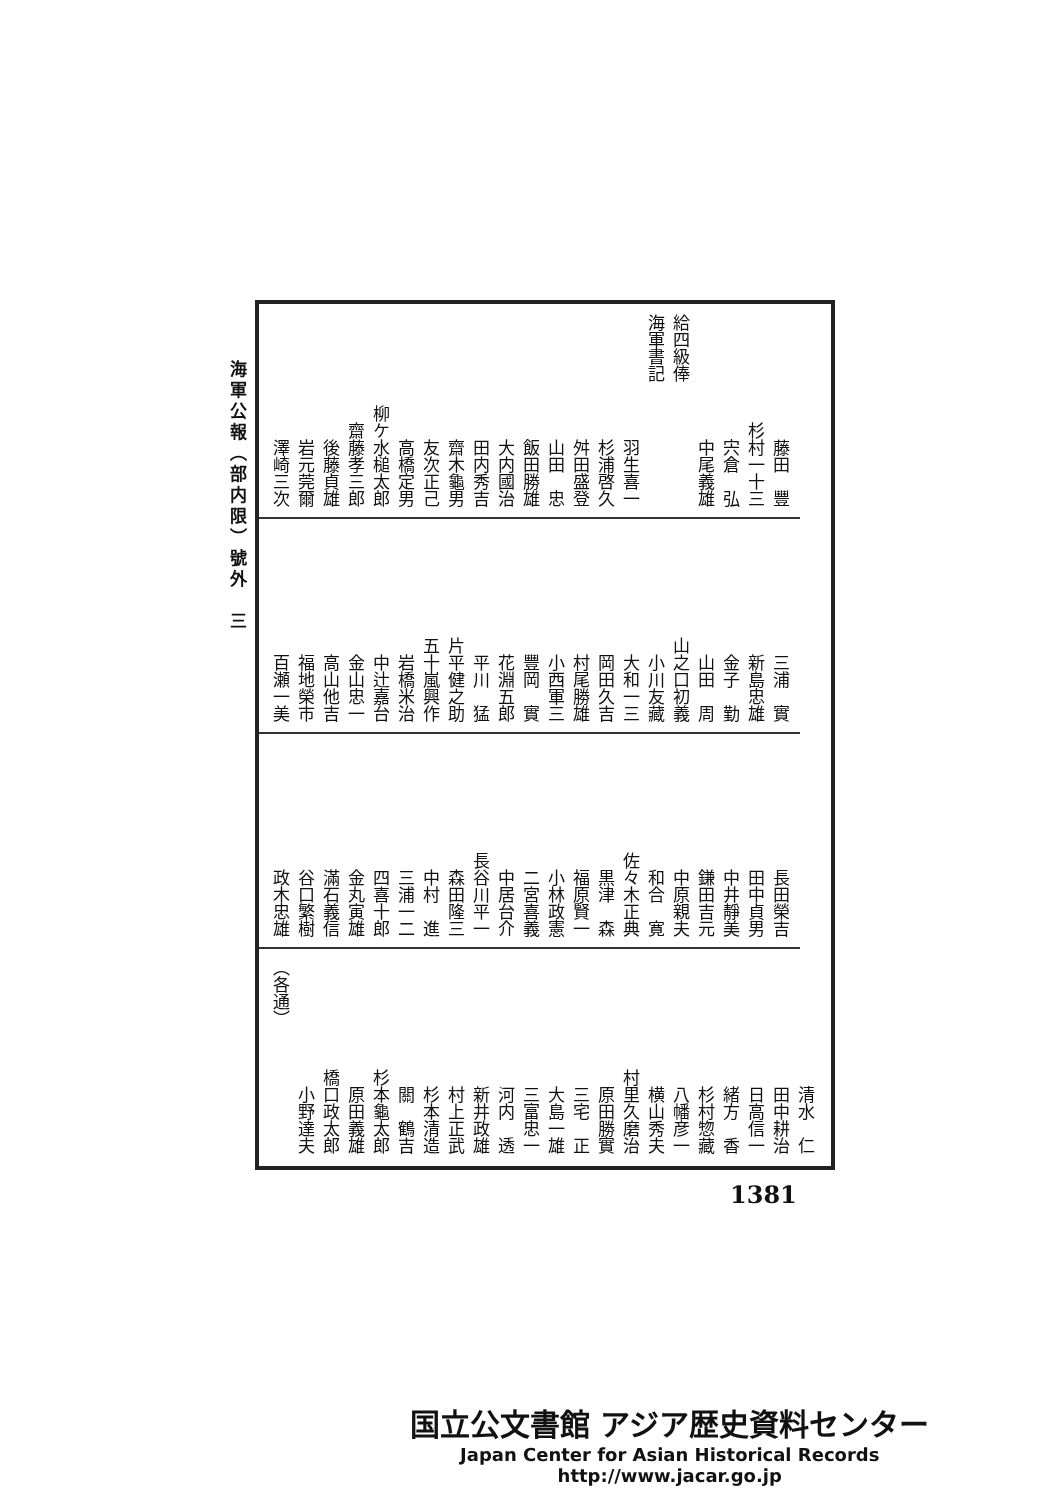海軍公報（部内限）號外　三
藤田　豐
杉村一十三
宍倉　弘
中尾義雄
給四級俸
海軍書記
羽生喜一
杉浦啓久
舛田盛登
山田　忠
飯田勝雄
大内國治
田内秀吉
齋木龜男
友次正己
高橋定男
柳ケ水槌太郎
齋藤孝三郎
後藤貞雄
岩元莞爾
澤崎三次
三浦　實
新島忠雄
金子　勤
山田　周
山之口初義
小川友藏
大和一三
岡田久吉
村尾勝雄
小西軍三
豐岡　實
花淵五郎
平川　猛
片平健之助
五十嵐興作
岩橋米治
中辻嘉台
金山忠一
高山他吉
福地榮市
百瀬一美
長田榮吉
田中貞男
中井靜美
鎌田吉元
中原親夫
和合　寛
佐々木正典
黒津　森
福原賢一
小林政憲
二宮喜義
中居台介
長谷川平一
森田隆三
中村　進
三浦一二
四喜十郎
金丸寅雄
滿石義信
谷口繁樹
政木忠雄
清水　仁
田中耕治
日高信一
緒方　香
杉村惣藏
八幡彦一
横山秀夫
村里久磨治
原田勝實
三宅　正
大島一雄
三富忠一
河内　透
新井政雄
村上正武
杉本清造
關　鶴吉
杉本龜太郎
原田義雄
橋口政太郎
小野達夫
（各通）
1381
国立公文書館 アジア歴史資料センター
Japan Center for Asian Historical Records
http://www.jacar.go.jp